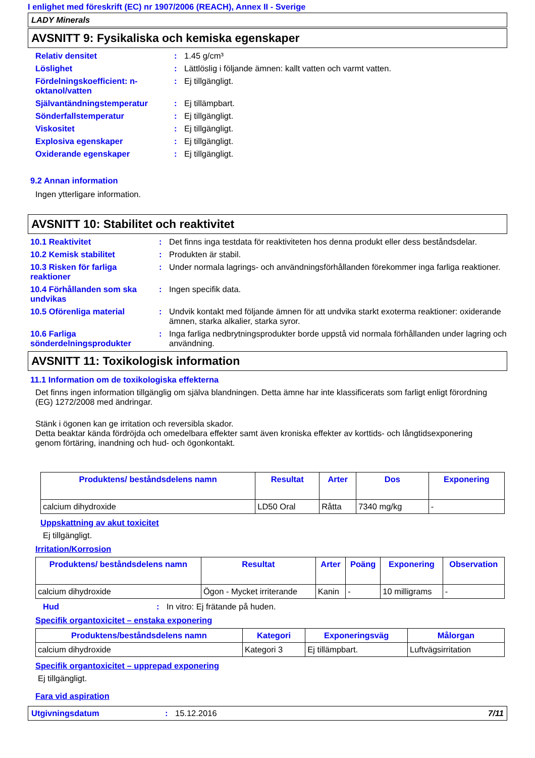I enlighet med föreskrift (EC) nr 1907/2006 (REACH), Annex II - Sverige
LADY Minerals
AVSNITT 9: Fysikaliska och kemiska egenskaper
Relativ densitet : 1.45 g/cm³
Löslighet : Lättlöslig i följande ämnen: kallt vatten och varmt vatten.
Fördelningskoefficient: n-oktanol/vatten
: Ej tillgängligt.
Självantändningstemperatur : Ej tillämpbart.
Sönderfallstemperatur : Ej tillgängligt.
Viskositet : Ej tillgängligt.
Explosiva egenskaper : Ej tillgängligt.
Oxiderande egenskaper : Ej tillgängligt.
9.2 Annan information
Ingen ytterligare information.
AVSNITT 10: Stabilitet och reaktivitet
10.1 Reaktivitet : Det finns inga testdata för reaktiviteten hos denna produkt eller dess beståndsdelar.
10.2 Kemisk stabilitet : Produkten är stabil.
10.3 Risken för farliga reaktioner
: Under normala lagrings- och användningsförhållanden förekommer inga farliga reaktioner.
10.4 Förhållanden som ska undvikas
: Ingen specifik data.
10.5 Oförenliga material : Undvik kontakt med följande ämnen för att undvika starkt exoterma reaktioner: oxiderande ämnen, starka alkalier, starka syror.
10.6 Farliga sönderdelningsprodukter
: Inga farliga nedbrytningsprodukter borde uppstå vid normala förhållanden under lagring och användning.
AVSNITT 11: Toxikologisk information
11.1 Information om de toxikologiska effekterna
Det finns ingen information tillgänglig om själva blandningen. Detta ämne har inte klassificerats som farligt enligt förordning (EG) 1272/2008 med ändringar.
Stänk i ögonen kan ge irritation och reversibla skador.
Detta beaktar kända fördröjda och omedelbara effekter samt även kroniska effekter av korttids- och långtidsexponering genom förtäring, inandning och hud- och ögonkontakt.
| Produktens/ beståndsdelens namn | Resultat | Arter | Dos | Exponering |
| --- | --- | --- | --- | --- |
| calcium dihydroxide | LD50 Oral | Råtta | 7340 mg/kg | - |
Uppskattning av akut toxicitet
Ej tillgängligt.
Irritation/Korrosion
| Produktens/ beståndsdelens namn | Resultat | Arter | Poäng | Exponering | Observation |
| --- | --- | --- | --- | --- | --- |
| calcium dihydroxide | Ögon - Mycket irriterande | Kanin | - | 10 milligrams | - |
Hud : In vitro: Ej frätande på huden.
Specifik organtoxicitet – enstaka exponering
| Produktens/beståndsdelens namn | Kategori | Exponeringsväg | Målorgan |
| --- | --- | --- | --- |
| calcium dihydroxide | Kategori 3 | Ej tillämpbart. | Luftvägsirritation |
Specifik organtoxicitet – upprepad exponering
Ej tillgängligt.
Fara vid aspiration
Utgivningsdatum : 15.12.2016 7/11